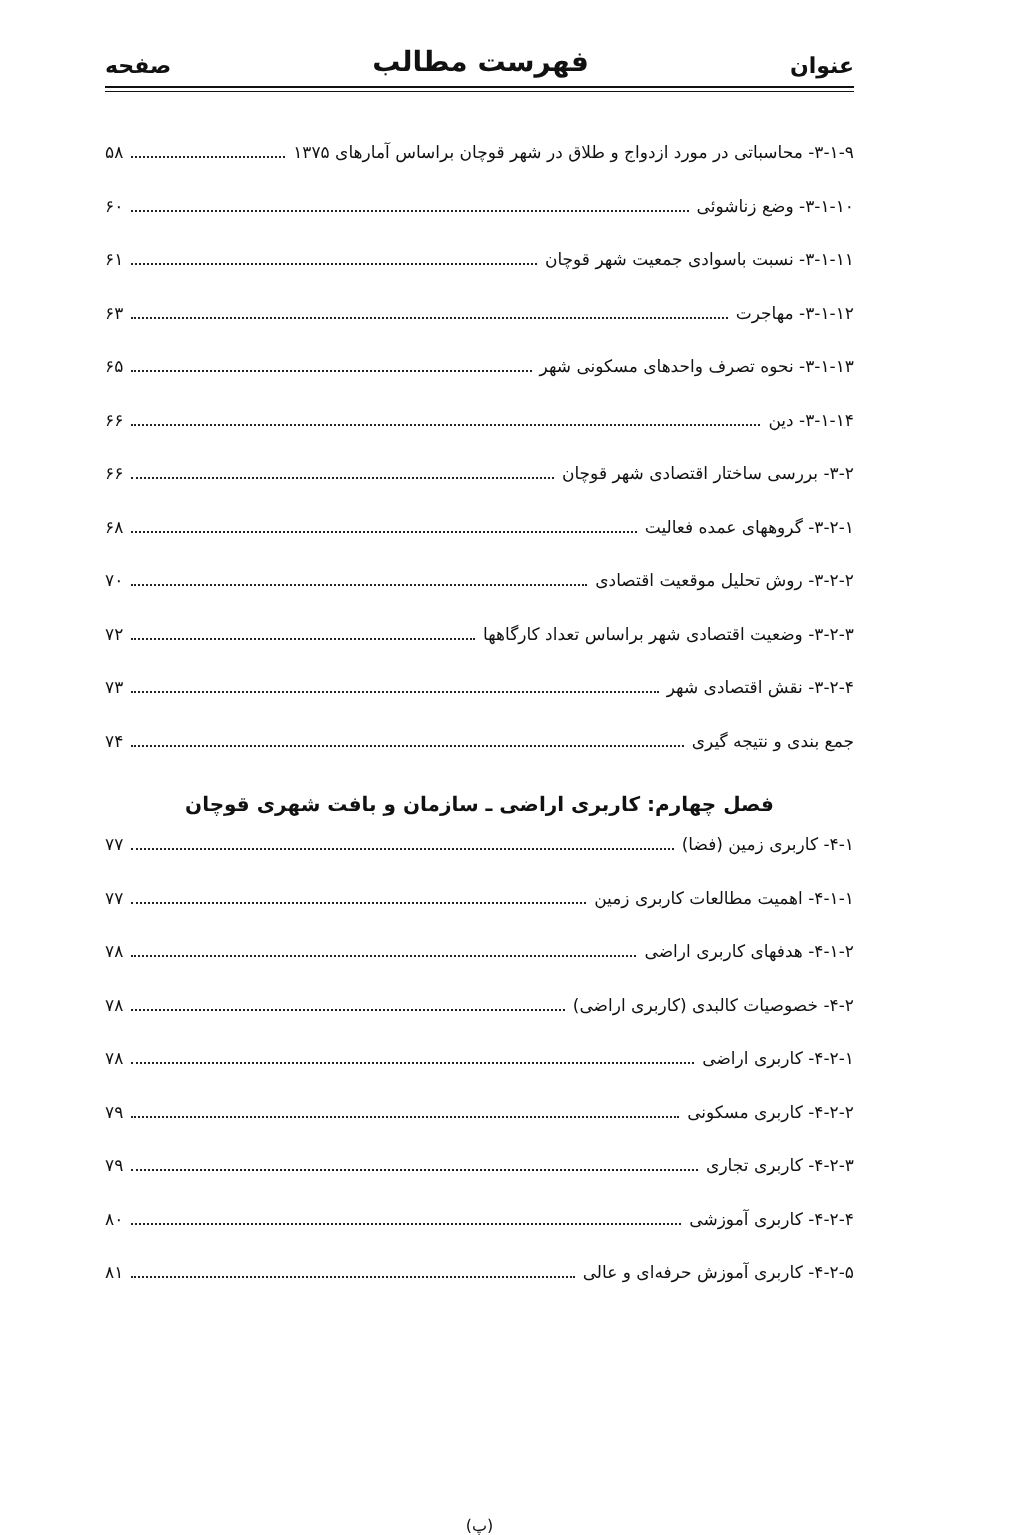عنوان فهرست مطالب صفحه
۳-۱-۹- محاسباتی در مورد ازدواج و طلاق در شهر قوچان براساس آمارهای ۱۳۷۵ ۵۸
۳-۱-۱۰- وضع زناشوئی ۶۰
۳-۱-۱۱- نسبت باسوادی جمعیت شهر قوچان ۶۱
۳-۱-۱۲- مهاجرت ۶۳
۳-۱-۱۳- نحوه تصرف واحدهای مسکونی شهر ۶۵
۳-۱-۱۴- دین ۶۶
۳-۲- بررسی ساختار اقتصادی شهر قوچان ۶۶
۳-۲-۱- گروههای عمده فعالیت ۶۸
۳-۲-۲- روش تحلیل موقعیت اقتصادی ۷۰
۳-۲-۳- وضعیت اقتصادی شهر براساس تعداد کارگاهها ۷۲
۳-۲-۴- نقش اقتصادی شهر ۷۳
جمع بندی و نتیجه گیری ۷۴
فصل چهارم: کاربری اراضی ـ سازمان و بافت شهری قوچان
۴-۱- کاربری زمین (فضا) ۷۷
۴-۱-۱- اهمیت مطالعات کاربری زمین ۷۷
۴-۱-۲- هدفهای کاربری اراضی ۷۸
۴-۲- خصوصیات کالبدی (کاربری اراضی) ۷۸
۴-۲-۱- کاربری اراضی ۷۸
۴-۲-۲- کاربری مسکونی ۷۹
۴-۲-۳- کاربری تجاری ۷۹
۴-۲-۴- کاربری آموزشی ۸۰
۴-۲-۵- کاربری آموزش حرفه‌ای و عالی ۸۱
(پ)